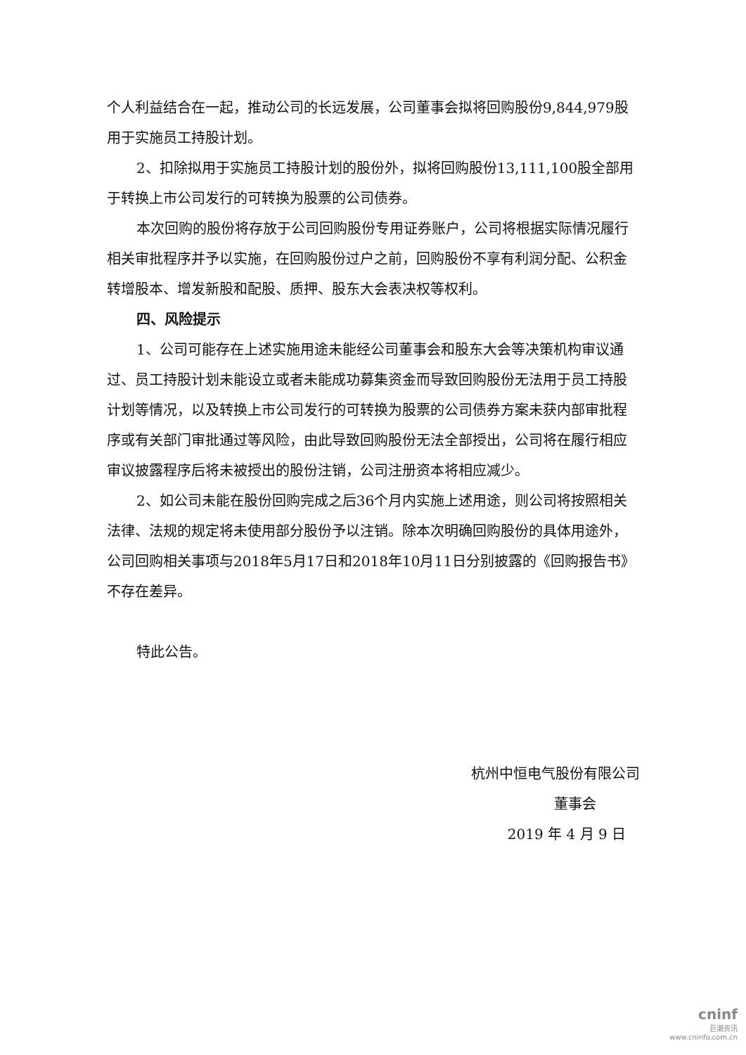个人利益结合在一起，推动公司的长远发展，公司董事会拟将回购股份9,844,979股用于实施员工持股计划。
2、扣除拟用于实施员工持股计划的股份外，拟将回购股份13,111,100股全部用于转换上市公司发行的可转换为股票的公司债券。
本次回购的股份将存放于公司回购股份专用证券账户，公司将根据实际情况履行相关审批程序并予以实施，在回购股份过户之前，回购股份不享有利润分配、公积金转增股本、增发新股和配股、质押、股东大会表决权等权利。
四、风险提示
1、公司可能存在上述实施用途未能经公司董事会和股东大会等决策机构审议通过、员工持股计划未能设立或者未能成功募集资金而导致回购股份无法用于员工持股计划等情况，以及转换上市公司发行的可转换为股票的公司债券方案未获内部审批程序或有关部门审批通过等风险，由此导致回购股份无法全部授出，公司将在履行相应审议披露程序后将未被授出的股份注销，公司注册资本将相应减少。
2、如公司未能在股份回购完成之后36个月内实施上述用途，则公司将按照相关法律、法规的规定将未使用部分股份予以注销。除本次明确回购股份的具体用途外，公司回购相关事项与2018年5月17日和2018年10月11日分别披露的《回购报告书》不存在差异。
特此公告。
杭州中恒电气股份有限公司
董事会
2019 年 4 月 9 日
cninf
巨潮资讯
www.cninfo.com.cn